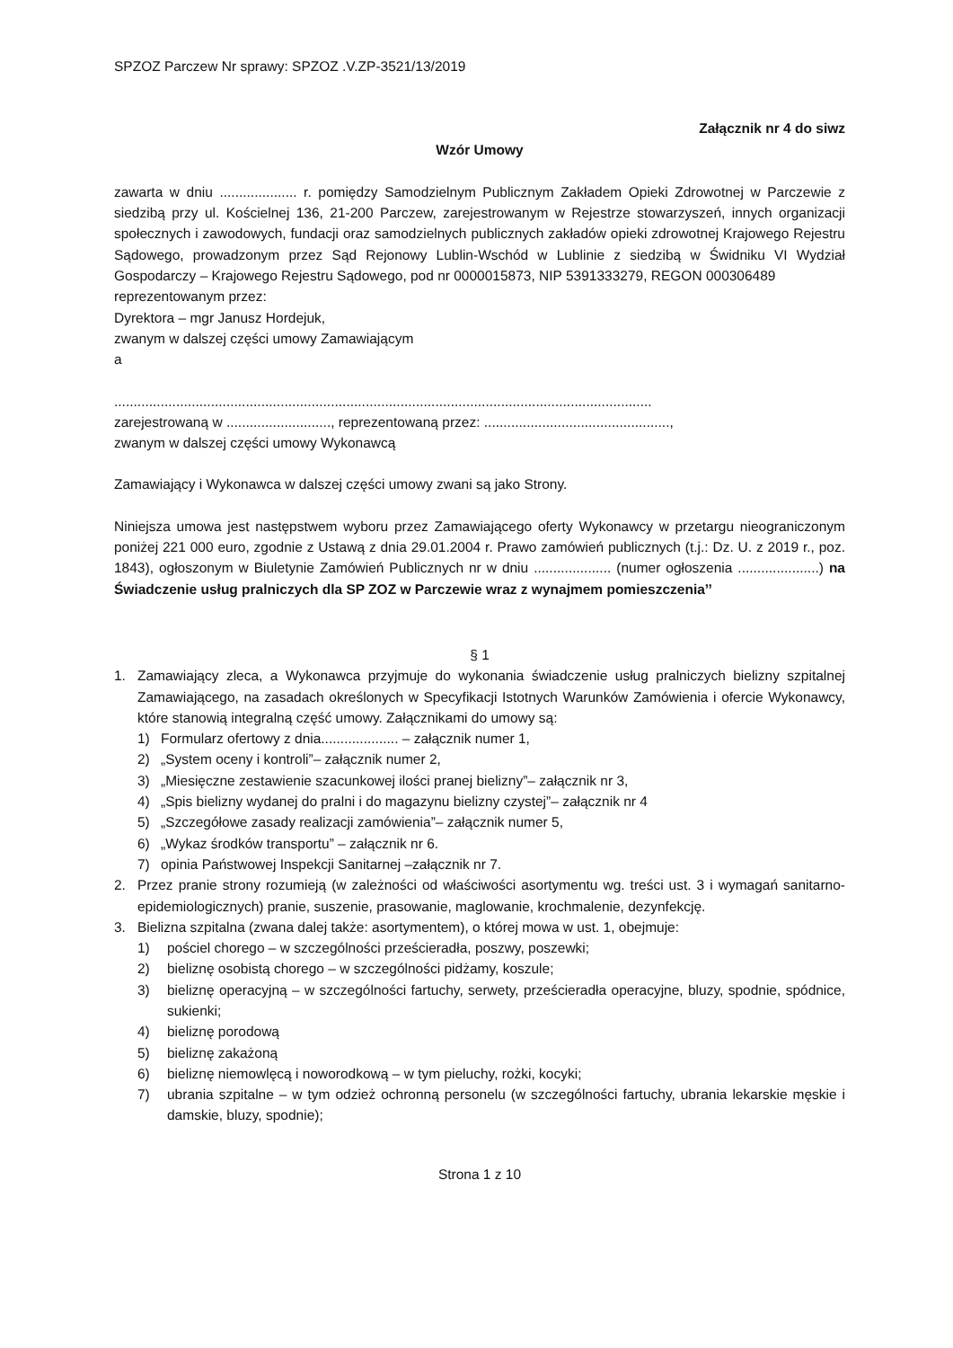SPZOZ Parczew Nr sprawy: SPZOZ .V.ZP-3521/13/2019
Załącznik nr 4 do siwz
Wzór Umowy
zawarta w dniu .................... r. pomiędzy Samodzielnym Publicznym Zakładem Opieki Zdrowotnej w Parczewie z siedzibą przy ul. Kościelnej 136, 21-200 Parczew, zarejestrowanym w Rejestrze stowarzyszeń, innych organizacji społecznych i zawodowych, fundacji oraz samodzielnych publicznych zakładów opieki zdrowotnej Krajowego Rejestru Sądowego, prowadzonym przez Sąd Rejonowy Lublin-Wschód w Lublinie z siedzibą w Świdniku VI Wydział Gospodarczy – Krajowego Rejestru Sądowego, pod nr 0000015873, NIP 5391333279, REGON 000306489
reprezentowanym przez:
Dyrektora – mgr Janusz Hordejuk,
zwanym w dalszej części umowy Zamawiającym
a
...........................................................................................................................................
zarejestrowaną w ..........................., reprezentowaną przez: ................................................,
zwanym w dalszej części umowy Wykonawcą
Zamawiający i Wykonawca w dalszej części umowy zwani są jako Strony.
Niniejsza umowa jest następstwem wyboru przez Zamawiającego oferty Wykonawcy w przetargu nieograniczonym poniżej 221 000 euro, zgodnie z Ustawą z dnia 29.01.2004 r. Prawo zamówień publicznych (t.j.: Dz. U. z 2019 r., poz. 1843), ogłoszonym w Biuletynie Zamówień Publicznych nr w dniu .................... (numer ogłoszenia .....................) na Świadczenie usług pralniczych dla SP ZOZ w Parczewie wraz z wynajmem pomieszczenia’’
§ 1
1. Zamawiający zleca, a Wykonawca przyjmuje do wykonania świadczenie usług pralniczych bielizny szpitalnej Zamawiającego, na zasadach określonych w Specyfikacji Istotnych Warunków Zamówienia i ofercie Wykonawcy, które stanowią integralną część umowy. Załącznikami do umowy są:
1) Formularz ofertowy z dnia.................... – załącznik numer 1,
2) „System oceny i kontroli”– załącznik numer 2,
3) „Miesięczne zestawienie szacunkowej ilości pranej bielizny”– załącznik nr 3,
4) „Spis bielizny wydanej do pralni i do magazynu bielizny czystej”– załącznik nr 4
5) „Szczegółowe zasady realizacji zamówienia”– załącznik numer 5,
6) „Wykaz środków transportu” – załącznik nr 6.
7) opinia Państwowej Inspekcji Sanitarnej –załącznik nr 7.
2. Przez pranie strony rozumieją (w zależności od właściwości asortymentu wg. treści ust. 3 i wymagań sanitarno-epidemiologicznych) pranie, suszenie, prasowanie, maglowanie, krochmalenie, dezynfekcję.
3. Bielizna szpitalna (zwana dalej także: asortymentem), o której mowa w ust. 1, obejmuje:
1) pościel chorego – w szczególności prześcieradła, poszwy, poszewki;
2) bieliznę osobistą chorego – w szczególności pidżamy, koszule;
3) bieliznę operacyjną – w szczególności fartuchy, serwety, prześcieradła operacyjne, bluzy, spodnie, spódnice, sukienki;
4) bieliznę porodową
5) bieliznę zakażoną
6) bieliznę niemowlęcą i noworodkową – w tym pieluchy, rożki, kocyki;
7) ubrania szpitalne – w tym odzież ochronną personelu (w szczególności fartuchy, ubrania lekarskie męskie i damskie, bluzy, spodnie);
Strona 1 z 10